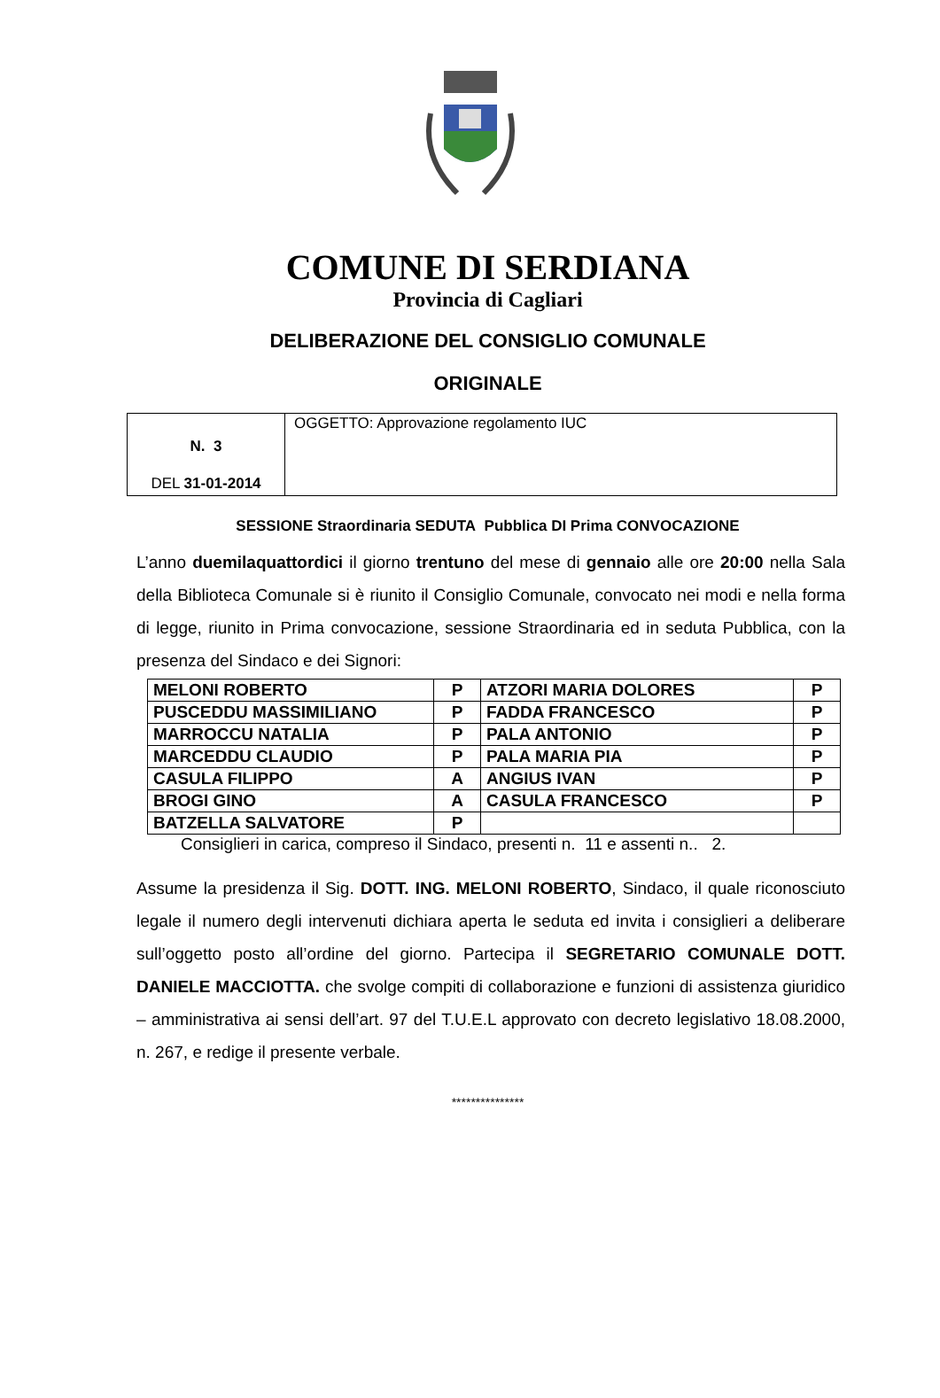COMUNE DI SERDIANA
Provincia di Cagliari
DELIBERAZIONE DEL CONSIGLIO COMUNALE
ORIGINALE
| N. 3 DEL 31-01-2014 | OGGETTO: Approvazione regolamento IUC |
SESSIONE Straordinaria SEDUTA Pubblica DI Prima CONVOCAZIONE
L’anno duemilaquattordici il giorno trentuno del mese di gennaio alle ore 20:00 nella Sala della Biblioteca Comunale si è riunito il Consiglio Comunale, convocato nei modi e nella forma di legge, riunito in Prima convocazione, sessione Straordinaria ed in seduta Pubblica, con la presenza del Sindaco e dei Signori:
| MELONI ROBERTO | P | ATZORI MARIA DOLORES | P |
| PUSCEDDU MASSIMILIANO | P | FADDA FRANCESCO | P |
| MARROCCU NATALIA | P | PALA ANTONIO | P |
| MARCEDDU CLAUDIO | P | PALA MARIA PIA | P |
| CASULA FILIPPO | A | ANGIUS IVAN | P |
| BROGI GINO | A | CASULA FRANCESCO | P |
| BATZELLA SALVATORE | P | | |
Consiglieri in carica, compreso il Sindaco, presenti n. 11 e assenti n.. 2.
Assume la presidenza il Sig. DOTT. ING. MELONI ROBERTO, Sindaco, il quale riconosciuto legale il numero degli intervenuti dichiara aperta le seduta ed invita i consiglieri a deliberare sull’oggetto posto all’ordine del giorno. Partecipa il SEGRETARIO COMUNALE DOTT. DANIELE MACCIOTTA. che svolge compiti di collaborazione e funzioni di assistenza giuridico – amministrativa ai sensi dell’art. 97 del T.U.E.L approvato con decreto legislativo 18.08.2000, n. 267, e redige il presente verbale.
***************